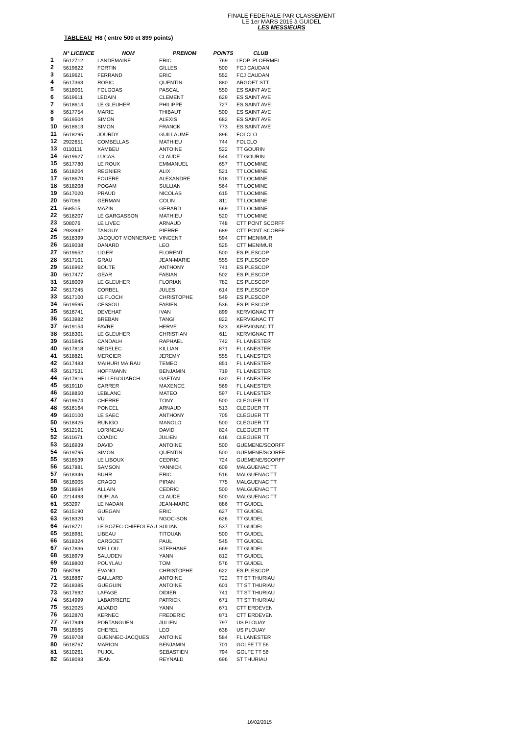FINALE FEDERALE PAR CLASSEMENT
LE 1er MARS 2015 à GUIDEL
LES MESSIEURS
TABLEAU H8 ( entre 500 et 899 points)
| | N° LICENCE | NOM | PRENOM | POINTS | CLUB |
| --- | --- | --- | --- | --- | --- |
| 1 | 5612712 | LANDEMAINE | ERIC | 769 | LEOP. PLOERMEL |
| 2 | 5619622 | FORTIN | GILLES | 500 | FCJ CAUDAN |
| 3 | 5619621 | FERRAND | ERIC | 552 | FCJ CAUDAN |
| 4 | 5617363 | ROBIC | QUENTIN | 880 | ARGOET STT |
| 5 | 5618001 | FOLGOAS | PASCAL | 550 | ES SAINT AVE |
| 6 | 5619611 | LEDAIN | CLEMENT | 629 | ES SAINT AVE |
| 7 | 5618614 | LE GLEUHER | PHILIPPE | 727 | ES SAINT AVE |
| 8 | 5617754 | MARIE | THIBAUT | 500 | ES SAINT AVE |
| 9 | 5619504 | SIMON | ALEXIS | 682 | ES SAINT AVE |
| 10 | 5618613 | SIMON | FRANCK | 773 | ES SAINT AVE |
| 11 | 5618295 | JOURDY | GUILLAUME | 896 | FOLCLO |
| 12 | 2922651 | COMBELLAS | MATHIEU | 744 | FOLCLO |
| 13 | 0110111 | XAMBEU | ANTOINE | 522 | TT GOURIN |
| 14 | 5619627 | LUCAS | CLAUDE | 544 | TT GOURIN |
| 15 | 5617780 | LE ROUX | EMMANUEL | 657 | TT LOCMINE |
| 16 | 5618204 | REGNIER | ALIX | 521 | TT LOCMINE |
| 17 | 5618670 | FOUERE | ALEXANDRE | 518 | TT LOCMINE |
| 18 | 5618208 | POGAM | SULLIAN | 564 | TT LOCMINE |
| 19 | 5617020 | PRAUD | NICOLAS | 615 | TT LOCMINE |
| 20 | 567066 | GERMAN | COLIN | 811 | TT LOCMINE |
| 21 | 568515 | MAZIN | GERARD | 669 | TT LOCMINE |
| 22 | 5618207 | LE GARGASSON | MATHIEU | 520 | TT LOCMINE |
| 23 | 508076 | LE LIVEC | ARNAUD | 748 | CTT PONT SCORFF |
| 24 | 2933942 | TANGUY | PIERRE | 689 | CTT PONT SCORFF |
| 25 | 5618399 | JACQUOT MONNERAYE | VINCENT | 594 | CTT MENIMUR |
| 26 | 5619038 | DANARD | LEO | 525 | CTT MENIMUR |
| 27 | 5619652 | LIGER | FLORENT | 500 | ES PLESCOP |
| 28 | 5617101 | GRAU | JEAN-MARIE | 555 | ES PLESCOP |
| 29 | 5616962 | BOUTE | ANTHONY | 741 | ES PLESCOP |
| 30 | 5617477 | GEAR | FABIAN | 502 | ES PLESCOP |
| 31 | 5618009 | LE GLEUHER | FLORIAN | 782 | ES PLESCOP |
| 32 | 5617245 | CORBEL | JULES | 614 | ES PLESCOP |
| 33 | 5617100 | LE FLOCH | CHRISTOPHE | 549 | ES PLESCOP |
| 34 | 5619595 | CESSOU | FABIEN | 536 | ES PLESCOP |
| 35 | 5616741 | DEVEHAT | IVAN | 899 | KERVIGNAC TT |
| 36 | 5613982 | BREBAN | TANGI | 822 | KERVIGNAC TT |
| 37 | 5619154 | FAVRE | HERVE | 523 | KERVIGNAC TT |
| 38 | 5618301 | LE GLEUHER | CHRISTIAN | 611 | KERVIGNAC TT |
| 39 | 5615945 | CANDALH | RAPHAEL | 742 | FL LANESTER |
| 40 | 5617818 | NEDELEC | KILLIAN | 871 | FL LANESTER |
| 41 | 5618821 | MERCIER | JEREMY | 555 | FL LANESTER |
| 42 | 5617483 | MAIHURI MAIRAU | TEMEO | 851 | FL LANESTER |
| 43 | 5617531 | HOFFMANN | BENJAMIN | 719 | FL LANESTER |
| 44 | 5617816 | HELLEGOUARCH | GAETAN | 630 | FL LANESTER |
| 45 | 5619110 | CARRER | MAXENCE | 569 | FL LANESTER |
| 46 | 5618850 | LEBLANC | MATEO | 597 | FL LANESTER |
| 47 | 5619674 | CHERRE | TONY | 500 | CLEGUER TT |
| 48 | 5616164 | PONCEL | ARNAUD | 513 | CLEGUER TT |
| 49 | 5610100 | LE SAEC | ANTHONY | 705 | CLEGUER TT |
| 50 | 5618425 | RUNIGO | MANOLO | 500 | CLEGUER TT |
| 51 | 5612191 | LORINEAU | DAVID | 824 | CLEGUER TT |
| 52 | 5611671 | COADIC | JULIEN | 616 | CLEGUER TT |
| 53 | 5616939 | DAVID | ANTOINE | 500 | GUEMENE/SCORFF |
| 54 | 5619795 | SIMON | QUENTIN | 500 | GUEMENE/SCORFF |
| 55 | 5618539 | LE LIBOUX | CEDRIC | 724 | GUEMENE/SCORFF |
| 56 | 5617881 | SAMSON | YANNICK | 609 | MALGUENAC TT |
| 57 | 5618346 | BUHR | ERIC | 516 | MALGUENAC TT |
| 58 | 5616005 | CRAGO | PIRAN | 775 | MALGUENAC TT |
| 59 | 5618694 | ALLAIN | CEDRIC | 500 | MALGUENAC TT |
| 60 | 2214493 | DUPLAA | CLAUDE | 500 | MALGUENAC TT |
| 61 | 563297 | LE NADAN | JEAN-MARC | 886 | TT GUIDEL |
| 62 | 5615190 | GUEGAN | ERIC | 627 | TT GUIDEL |
| 63 | 5618320 | VU | NGOC-SON | 626 | TT GUIDEL |
| 64 | 5618771 | LE BOZEC-CHIFFOLEAU | SULIAN | 537 | TT GUIDEL |
| 65 | 5618981 | LIBEAU | TITOUAN | 500 | TT GUIDEL |
| 66 | 5618324 | CARGOET | PAUL | 545 | TT GUIDEL |
| 67 | 5617836 | MELLOU | STEPHANE | 669 | TT GUIDEL |
| 68 | 5618979 | SALUDEN | YANN | 812 | TT GUIDEL |
| 69 | 5618800 | POUYLAU | TOM | 576 | TT GUIDEL |
| 70 | 568798 | EVANO | CHRISTOPHE | 622 | ES PLESCOP |
| 71 | 5616867 | GAILLARD | ANTOINE | 722 | TT ST THURIAU |
| 72 | 5618385 | GUEGUIN | ANTOINE | 601 | TT ST THURIAU |
| 73 | 5617692 | LAFAGE | DIDIER | 741 | TT ST THURIAU |
| 74 | 5614999 | LABARRIERE | PATRICK | 671 | TT ST THURIAU |
| 75 | 5612025 | ALVADO | YANN | 671 | CTT ERDEVEN |
| 76 | 5612870 | KERNEC | FREDERIC | 871 | CTT ERDEVEN |
| 77 | 5617949 | PORTANGUEN | JULIEN | 797 | US PLOUAY |
| 78 | 5618565 | CHEREL | LEO | 638 | US PLOUAY |
| 79 | 5619708 | GUENNEC-JACQUES | ANTOINE | 584 | FL LANESTER |
| 80 | 5618767 | MARION | BENJAMIN | 701 | GOLFE TT 56 |
| 81 | 5610261 | PUJOL | SEBASTIEN | 794 | GOLFE TT 56 |
| 82 | 5618093 | JEAN | REYNALD | 696 | ST THURIAU |
16/02/2015